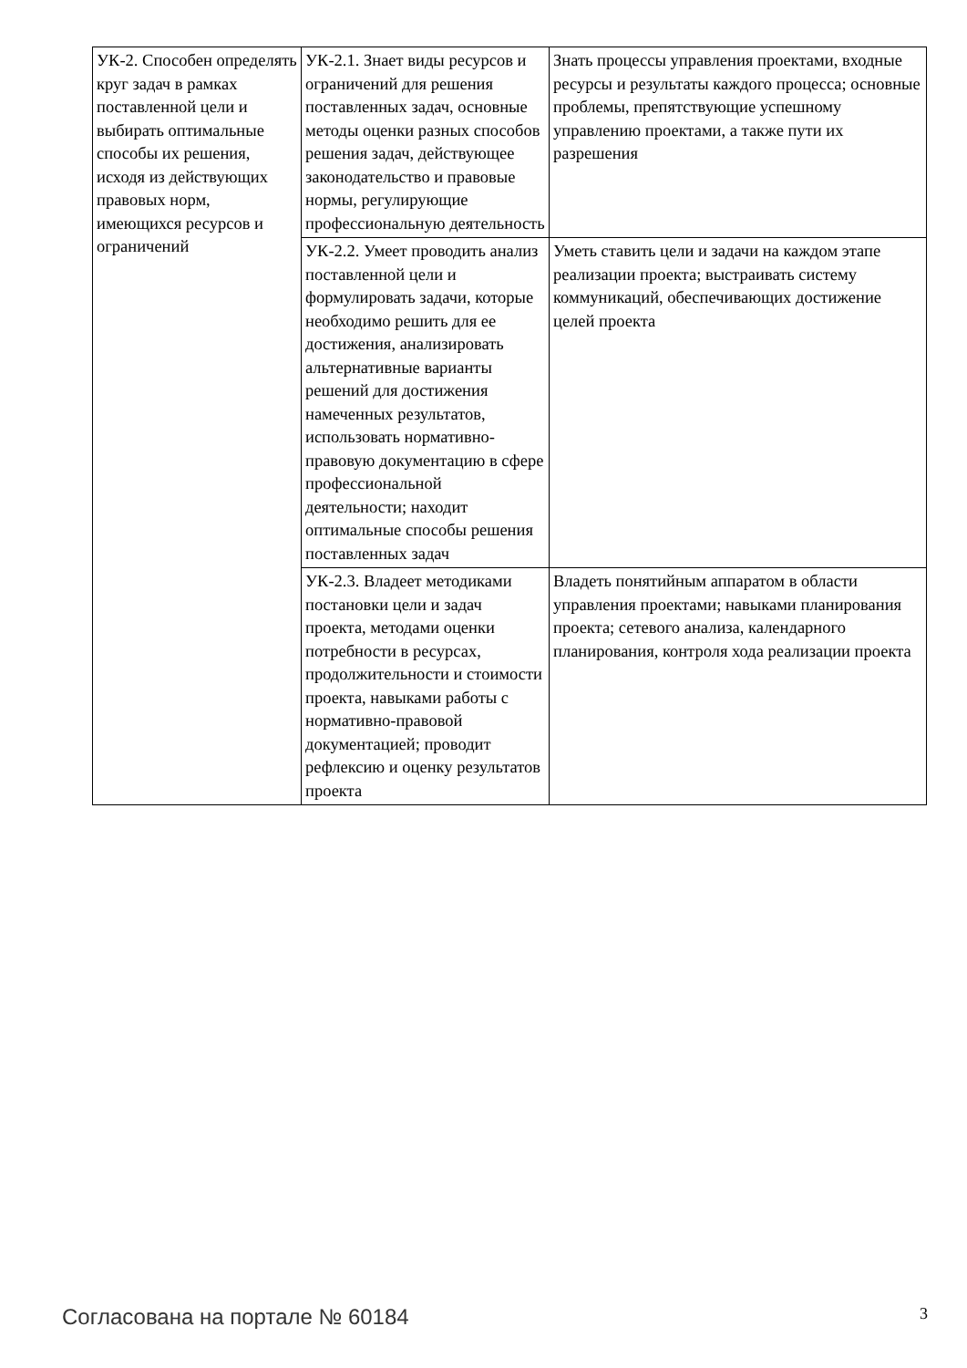| УК-2. Способен определять круг задач в рамках поставленной цели и выбирать оптимальные способы их решения, исходя из действующих правовых норм, имеющихся ресурсов и ограничений | УК-2.1. Знает виды ресурсов и ограничений для решения поставленных задач, основные методы оценки разных способов решения задач, действующее законодательство и правовые нормы, регулирующие профессиональную деятельность | Знать процессы управления проектами, входные ресурсы и результаты каждого процесса; основные проблемы, препятствующие успешному управлению проектами, а также пути их разрешения |
| | УК-2.2. Умеет проводить анализ поставленной цели и формулировать задачи, которые необходимо решить для ее достижения, анализировать альтернативные варианты решений для достижения намеченных результатов, использовать нормативно-правовую документацию в сфере профессиональной деятельности; находит оптимальные способы решения поставленных задач | Уметь ставить цели и задачи на каждом этапе реализации проекта; выстраивать систему коммуникаций, обеспечивающих достижение целей проекта |
| | УК-2.3. Владеет методиками постановки цели и задач проекта, методами оценки потребности в ресурсах, продолжительности и стоимости проекта, навыками работы с нормативно-правовой документацией; проводит рефлексию и оценку результатов проекта | Владеть понятийным аппаратом в области управления проектами; навыками планирования проекта; сетевого анализа, календарного планирования, контроля хода реализации проекта |
Согласована на портале № 60184 3